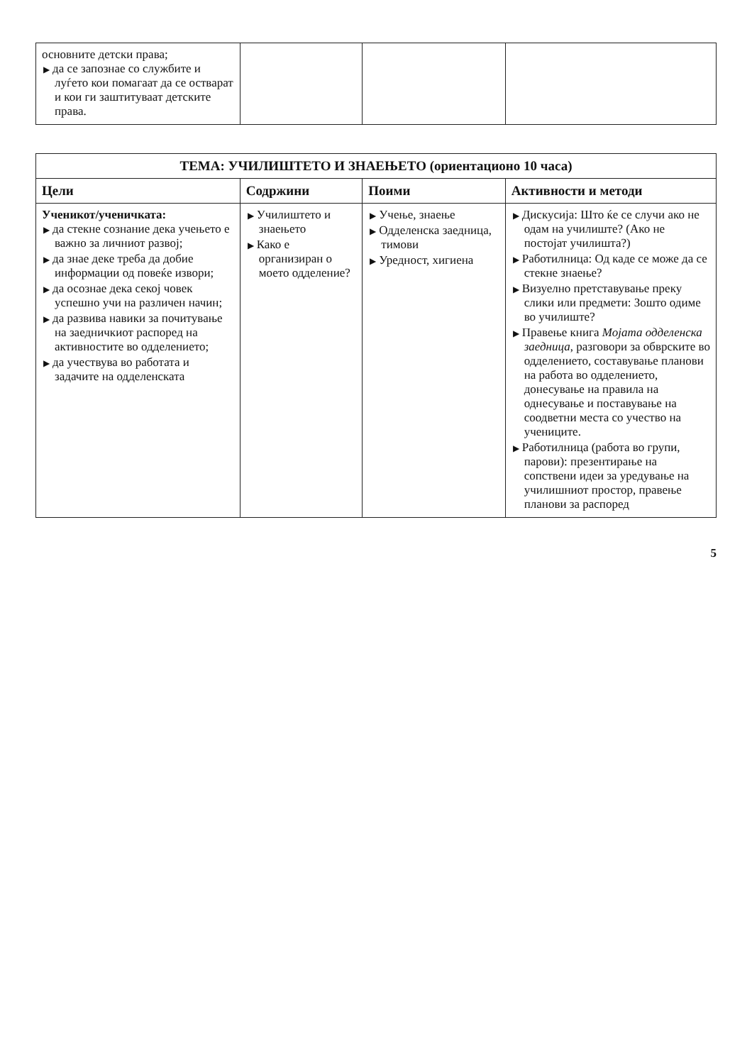| основните детски права; ▶ да се запознае со службите и луѓето кои помагаат да се остварат и кои ги заштитуваат детските права. | | | |
| ТЕМА: УЧИЛИШТЕТО И ЗНАЕЊЕТО (ориентационо 10 часа) | | | |
| Цели | Содржини | Поими | Активности и методи |
| Ученикот/ученичката: ▶ да стекне сознание дека учењето е важно за личниот развој; ▶ да знае деке треба да добие информации од повеќе извори; ▶ да осознае дека секој човек успешно учи на различен начин; ▶ да развива навики за почитување на заедничкиот распоред на активностите во одделението; ▶ да учествува во работата и задачите на одделенската | ▶ Училиштето и знаењето ▶ Како е организиран о моето одделение? | ▶ Учење, знаење ▶ Одделенска заедница, тимови ▶ Уредност, хигиена | ▶ Дискусија: Што ќе се случи ако не одам на училиште? (Ако не постојат училишта?) ▶ Работилница: Од каде се може да се стекне знаење? ▶ Визуелно претставување преку слики или предмети: Зошто одиме во училиште? ▶ Правење книга Мојата одделенска заедница , разговори за обврските во одделението, составување планови на работа во одделението, донесување на правила на однесување и поставување на соодветни места со учество на учениците. ▶ Работилница (работа во групи, парови): презентирање на сопствени идеи за уредување на училишниот простор, правење планови за распоред |
5